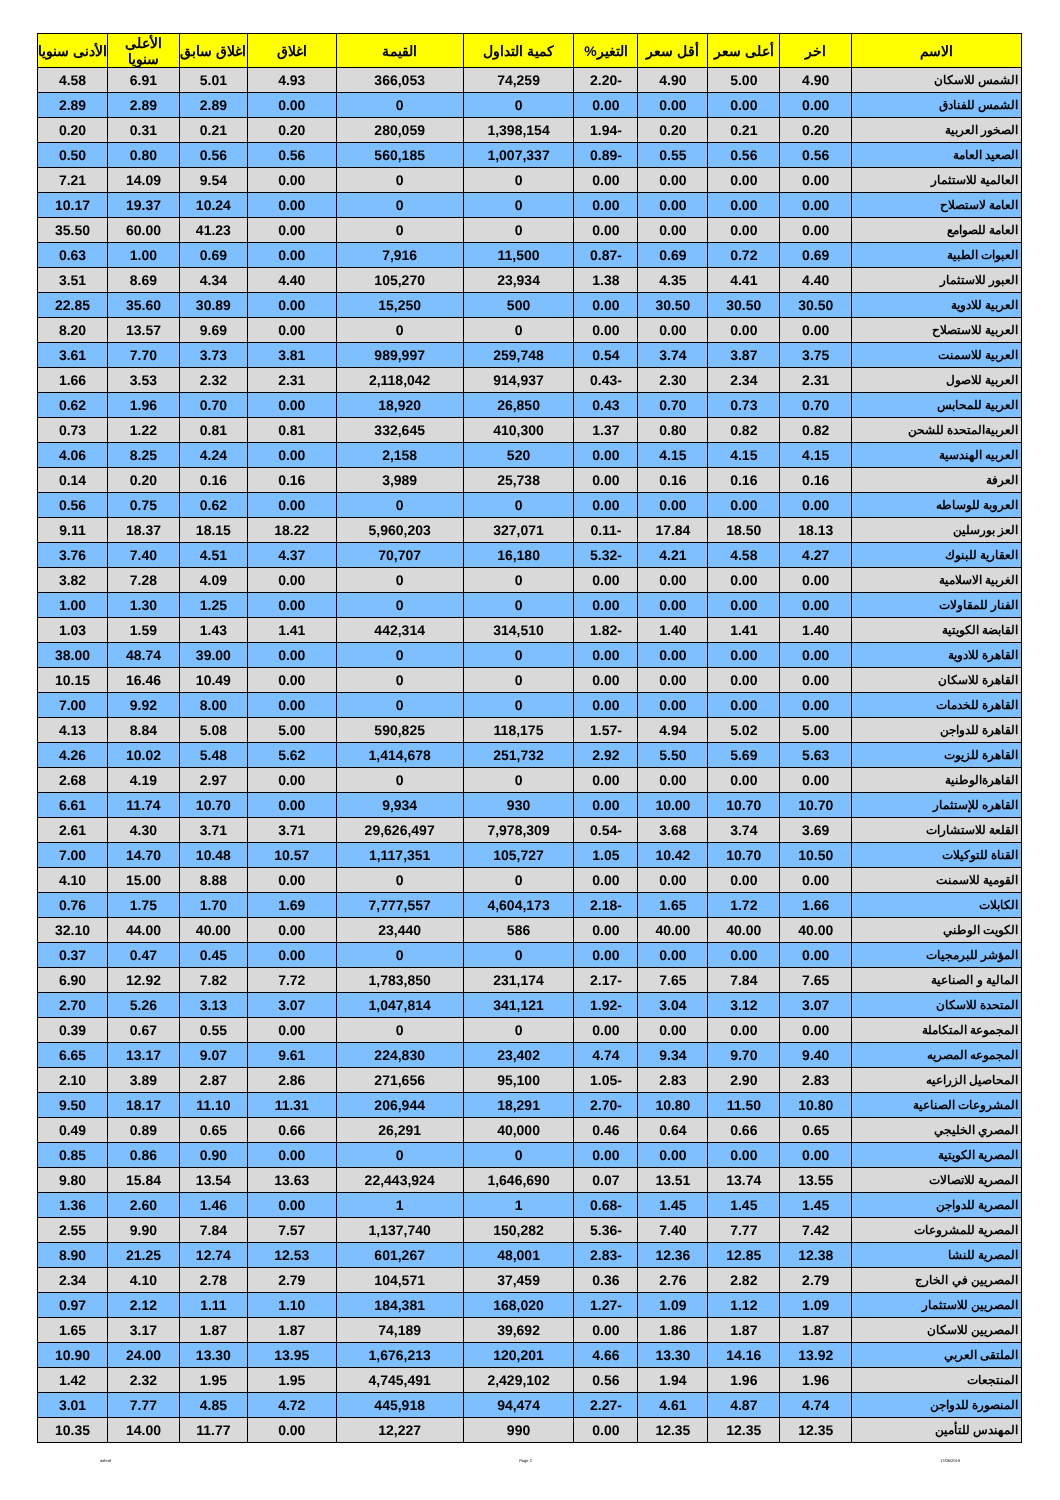| الاسم | اخر | أعلى سعر | أقل سعر | التغير% | كمية التداول | القيمة | اغلاق | اغلاق سابق | الأعلى سنويا | الأدنى سنويا |
| --- | --- | --- | --- | --- | --- | --- | --- | --- | --- | --- |
| الشمس للاسكان | 4.90 | 5.00 | 4.90 | -2.20 | 74,259 | 366,053 | 4.93 | 5.01 | 6.91 | 4.58 |
| الشمس للفنادق | 0.00 | 0.00 | 0.00 | 0.00 | 0 | 0 | 0.00 | 2.89 | 2.89 | 2.89 |
| الصخور العربية | 0.20 | 0.21 | 0.20 | -1.94 | 1,398,154 | 280,059 | 0.20 | 0.21 | 0.31 | 0.20 |
| الصعيد العامة | 0.56 | 0.56 | 0.55 | -0.89 | 1,007,337 | 560,185 | 0.56 | 0.56 | 0.80 | 0.50 |
| العالمية للاستثمار | 0.00 | 0.00 | 0.00 | 0.00 | 0 | 0 | 0.00 | 9.54 | 14.09 | 7.21 |
| العامة لاستصلاح | 0.00 | 0.00 | 0.00 | 0.00 | 0 | 0 | 0.00 | 10.24 | 19.37 | 10.17 |
| العامة للصوامع | 0.00 | 0.00 | 0.00 | 0.00 | 0 | 0 | 0.00 | 41.23 | 60.00 | 35.50 |
| العبوات الطبية | 0.69 | 0.72 | 0.69 | -0.87 | 11,500 | 7,916 | 0.00 | 0.69 | 1.00 | 0.63 |
| العبور للاستثمار | 4.40 | 4.41 | 4.35 | 1.38 | 23,934 | 105,270 | 4.40 | 4.34 | 8.69 | 3.51 |
| العربية للادوية | 30.50 | 30.50 | 30.50 | 0.00 | 500 | 15,250 | 0.00 | 30.89 | 35.60 | 22.85 |
| العربية للاستصلاح | 0.00 | 0.00 | 0.00 | 0.00 | 0 | 0 | 0.00 | 9.69 | 13.57 | 8.20 |
| العربية للاسمنت | 3.75 | 3.87 | 3.74 | 0.54 | 259,748 | 989,997 | 3.81 | 3.73 | 7.70 | 3.61 |
| العربية للاصول | 2.31 | 2.34 | 2.30 | -0.43 | 914,937 | 2,118,042 | 2.31 | 2.32 | 3.53 | 1.66 |
| العربية للمحابس | 0.70 | 0.73 | 0.70 | 0.43 | 26,850 | 18,920 | 0.00 | 0.70 | 1.96 | 0.62 |
| العربيةالمتحدة للشحن | 0.82 | 0.82 | 0.80 | 1.37 | 410,300 | 332,645 | 0.81 | 0.81 | 1.22 | 0.73 |
| العربيه الهندسية | 4.15 | 4.15 | 4.15 | 0.00 | 520 | 2,158 | 0.00 | 4.24 | 8.25 | 4.06 |
| العرفة | 0.16 | 0.16 | 0.16 | 0.00 | 25,738 | 3,989 | 0.16 | 0.16 | 0.20 | 0.14 |
| العروبة للوساطه | 0.00 | 0.00 | 0.00 | 0.00 | 0 | 0 | 0.00 | 0.62 | 0.75 | 0.56 |
| العز بورسلين | 18.13 | 18.50 | 17.84 | -0.11 | 327,071 | 5,960,203 | 18.22 | 18.15 | 18.37 | 9.11 |
| العقارية للبنوك | 4.27 | 4.58 | 4.21 | -5.32 | 16,180 | 70,707 | 4.37 | 4.51 | 7.40 | 3.76 |
| الغربية الاسلامية | 0.00 | 0.00 | 0.00 | 0.00 | 0 | 0 | 0.00 | 4.09 | 7.28 | 3.82 |
| الفنار للمقاولات | 0.00 | 0.00 | 0.00 | 0.00 | 0 | 0 | 0.00 | 1.25 | 1.30 | 1.00 |
| القابضة الكويتية | 1.40 | 1.41 | 1.40 | -1.82 | 314,510 | 442,314 | 1.41 | 1.43 | 1.59 | 1.03 |
| القاهرة للادوية | 0.00 | 0.00 | 0.00 | 0.00 | 0 | 0 | 0.00 | 39.00 | 48.74 | 38.00 |
| القاهرة للاسكان | 0.00 | 0.00 | 0.00 | 0.00 | 0 | 0 | 0.00 | 10.49 | 16.46 | 10.15 |
| القاهرة للخدمات | 0.00 | 0.00 | 0.00 | 0.00 | 0 | 0 | 0.00 | 8.00 | 9.92 | 7.00 |
| القاهرة للدواجن | 5.00 | 5.02 | 4.94 | -1.57 | 118,175 | 590,825 | 5.00 | 5.08 | 8.84 | 4.13 |
| القاهرة للزيوت | 5.63 | 5.69 | 5.50 | 2.92 | 251,732 | 1,414,678 | 5.62 | 5.48 | 10.02 | 4.26 |
| القاهرةالوطنية | 0.00 | 0.00 | 0.00 | 0.00 | 0 | 0 | 0.00 | 2.97 | 4.19 | 2.68 |
| القاهره للإستثمار | 10.70 | 10.70 | 10.00 | 0.00 | 930 | 9,934 | 0.00 | 10.70 | 11.74 | 6.61 |
| القلعة للاستشارات | 3.69 | 3.74 | 3.68 | -0.54 | 7,978,309 | 29,626,497 | 3.71 | 3.71 | 4.30 | 2.61 |
| القناة للتوكيلات | 10.50 | 10.70 | 10.42 | 1.05 | 105,727 | 1,117,351 | 10.57 | 10.48 | 14.70 | 7.00 |
| القومية للاسمنت | 0.00 | 0.00 | 0.00 | 0.00 | 0 | 0 | 0.00 | 8.88 | 15.00 | 4.10 |
| الكابلات | 1.66 | 1.72 | 1.65 | -2.18 | 4,604,173 | 7,777,557 | 1.69 | 1.70 | 1.75 | 0.76 |
| الكويت الوطني | 40.00 | 40.00 | 40.00 | 0.00 | 586 | 23,440 | 0.00 | 40.00 | 44.00 | 32.10 |
| المؤشر للبرمجيات | 0.00 | 0.00 | 0.00 | 0.00 | 0 | 0 | 0.00 | 0.45 | 0.47 | 0.37 |
| المالية و الصناعية | 7.65 | 7.84 | 7.65 | -2.17 | 231,174 | 1,783,850 | 7.72 | 7.82 | 12.92 | 6.90 |
| المتحدة للاسكان | 3.07 | 3.12 | 3.04 | -1.92 | 341,121 | 1,047,814 | 3.07 | 3.13 | 5.26 | 2.70 |
| المجموعة المتكاملة | 0.00 | 0.00 | 0.00 | 0.00 | 0 | 0 | 0.00 | 0.55 | 0.67 | 0.39 |
| المجموعه المصريه | 9.40 | 9.70 | 9.34 | 4.74 | 23,402 | 224,830 | 9.61 | 9.07 | 13.17 | 6.65 |
| المحاصيل الزراعيه | 2.83 | 2.90 | 2.83 | -1.05 | 95,100 | 271,656 | 2.86 | 2.87 | 3.89 | 2.10 |
| المشروعات الصناعية | 10.80 | 11.50 | 10.80 | -2.70 | 18,291 | 206,944 | 11.31 | 11.10 | 18.17 | 9.50 |
| المصري الخليجي | 0.65 | 0.66 | 0.64 | 0.46 | 40,000 | 26,291 | 0.66 | 0.65 | 0.89 | 0.49 |
| المصرية الكويتية | 0.00 | 0.00 | 0.00 | 0.00 | 0 | 0 | 0.00 | 0.90 | 0.86 | 0.85 |
| المصرية للاتصالات | 13.55 | 13.74 | 13.51 | 0.07 | 1,646,690 | 22,443,924 | 13.63 | 13.54 | 15.84 | 9.80 |
| المصرية للدواجن | 1.45 | 1.45 | 1.45 | -0.68 | 1 | 1 | 0.00 | 1.46 | 2.60 | 1.36 |
| المصرية للمشروعات | 7.42 | 7.77 | 7.40 | -5.36 | 150,282 | 1,137,740 | 7.57 | 7.84 | 9.90 | 2.55 |
| المصرية للنشا | 12.38 | 12.85 | 12.36 | -2.83 | 48,001 | 601,267 | 12.53 | 12.74 | 21.25 | 8.90 |
| المصريين في الخارج | 2.79 | 2.82 | 2.76 | 0.36 | 37,459 | 104,571 | 2.79 | 2.78 | 4.10 | 2.34 |
| المصريين للاستثمار | 1.09 | 1.12 | 1.09 | -1.27 | 168,020 | 184,381 | 1.10 | 1.11 | 2.12 | 0.97 |
| المصريين للاسكان | 1.87 | 1.87 | 1.86 | 0.00 | 39,692 | 74,189 | 1.87 | 1.87 | 3.17 | 1.65 |
| الملتقى العربي | 13.92 | 14.16 | 13.30 | 4.66 | 120,201 | 1,676,213 | 13.95 | 13.30 | 24.00 | 10.90 |
| المنتجعات | 1.96 | 1.96 | 1.94 | 0.56 | 2,429,102 | 4,745,491 | 1.95 | 1.95 | 2.32 | 1.42 |
| المنصورة للدواجن | 4.74 | 4.87 | 4.61 | -2.27 | 94,474 | 445,918 | 4.72 | 4.85 | 7.77 | 3.01 |
| المهندس للتأمين | 12.35 | 12.35 | 12.35 | 0.00 | 990 | 12,227 | 0.00 | 11.77 | 14.00 | 10.35 |
ashraf Page 2 17/06/2019